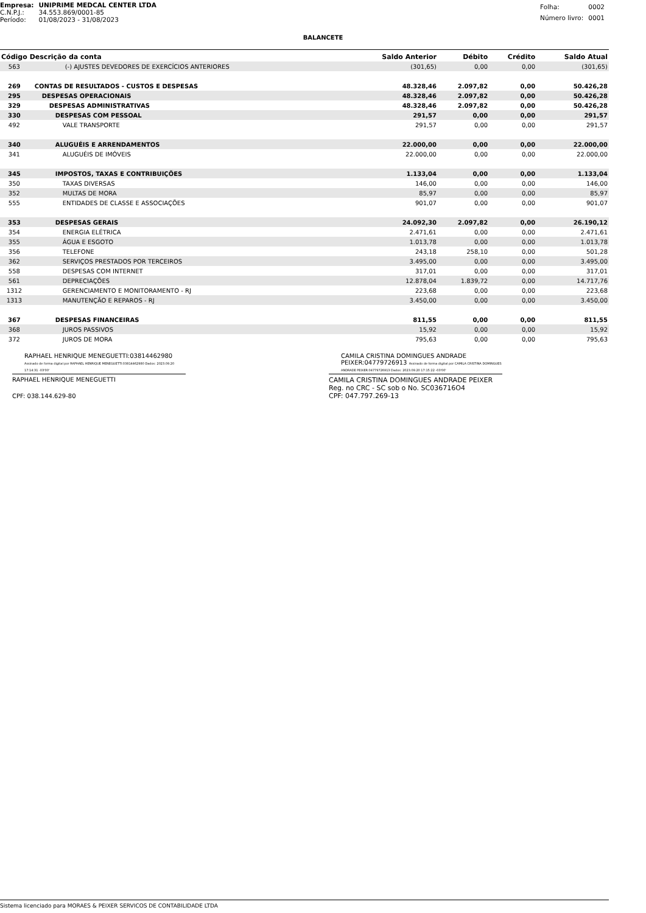| Empresa: | UNIPRIME MEDCAL CENTER LTDA |
| C.N.P.J.: | 34.553.869/0001-85 |
| Período: | 01/08/2023 - 31/08/2023 |
| Folha: | 0002 |
| Número livro: | 0001 |
BALANCETE
| Código | Descrição da conta | Saldo Anterior | Débito | Crédito | Saldo Atual |
| --- | --- | --- | --- | --- | --- |
| 563 | (-) AJUSTES DEVEDORES DE EXERCÍCIOS ANTERIORES | (301,65) | 0,00 | 0,00 | (301,65) |
| 269 | CONTAS DE RESULTADOS - CUSTOS E DESPESAS | 48.328,46 | 2.097,82 | 0,00 | 50.426,28 |
| 295 | DESPESAS OPERACIONAIS | 48.328,46 | 2.097,82 | 0,00 | 50.426,28 |
| 329 | DESPESAS ADMINISTRATIVAS | 48.328,46 | 2.097,82 | 0,00 | 50.426,28 |
| 330 | DESPESAS COM PESSOAL | 291,57 | 0,00 | 0,00 | 291,57 |
| 492 | VALE TRANSPORTE | 291,57 | 0,00 | 0,00 | 291,57 |
| 340 | ALUGUÉIS E ARRENDAMENTOS | 22.000,00 | 0,00 | 0,00 | 22.000,00 |
| 341 | ALUGUÉIS DE IMÓVEIS | 22.000,00 | 0,00 | 0,00 | 22.000,00 |
| 345 | IMPOSTOS, TAXAS E CONTRIBUIÇÕES | 1.133,04 | 0,00 | 0,00 | 1.133,04 |
| 350 | TAXAS DIVERSAS | 146,00 | 0,00 | 0,00 | 146,00 |
| 352 | MULTAS DE MORA | 85,97 | 0,00 | 0,00 | 85,97 |
| 555 | ENTIDADES DE CLASSE E ASSOCIAÇÕES | 901,07 | 0,00 | 0,00 | 901,07 |
| 353 | DESPESAS GERAIS | 24.092,30 | 2.097,82 | 0,00 | 26.190,12 |
| 354 | ENERGIA ELÉTRICA | 2.471,61 | 0,00 | 0,00 | 2.471,61 |
| 355 | ÁGUA E ESGOTO | 1.013,78 | 0,00 | 0,00 | 1.013,78 |
| 356 | TELEFONE | 243,18 | 258,10 | 0,00 | 501,28 |
| 362 | SERVIÇOS PRESTADOS POR TERCEIROS | 3.495,00 | 0,00 | 0,00 | 3.495,00 |
| 558 | DESPESAS COM INTERNET | 317,01 | 0,00 | 0,00 | 317,01 |
| 561 | DEPRECIAÇÕES | 12.878,04 | 1.839,72 | 0,00 | 14.717,76 |
| 1312 | GERENCIAMENTO E MONITORAMENTO - RJ | 223,68 | 0,00 | 0,00 | 223,68 |
| 1313 | MANUTENÇÃO E REPAROS - RJ | 3.450,00 | 0,00 | 0,00 | 3.450,00 |
| 367 | DESPESAS FINANCEIRAS | 811,55 | 0,00 | 0,00 | 811,55 |
| 368 | JUROS PASSIVOS | 15,92 | 0,00 | 0,00 | 15,92 |
| 372 | JUROS DE MORA | 795,63 | 0,00 | 0,00 | 795,63 |
RAPHAEL HENRIQUE MENEGUETTI:03814462980 Assinado de forma digital por RAPHAEL HENRIQUE MENEGUETTI:03814462980 Dados: 2023.09.20 17:14:31 -03'00'
RAPHAEL HENRIQUE MENEGUETTI
CPF: 038.144.629-80
CAMILA CRISTINA DOMINGUES ANDRADE PEIXER:04779726913 Assinado de forma digital por CAMILA CRISTINA DOMINGUES ANDRADE PEIXER:04779726913 Dados: 2023.09.20 17:15:22 -03'00'
CAMILA CRISTINA DOMINGUES ANDRADE PEIXER
Reg. no CRC - SC sob o No. SC036716O4
CPF: 047.797.269-13
Sistema licenciado para MORAES & PEIXER SERVICOS DE CONTABILIDADE LTDA